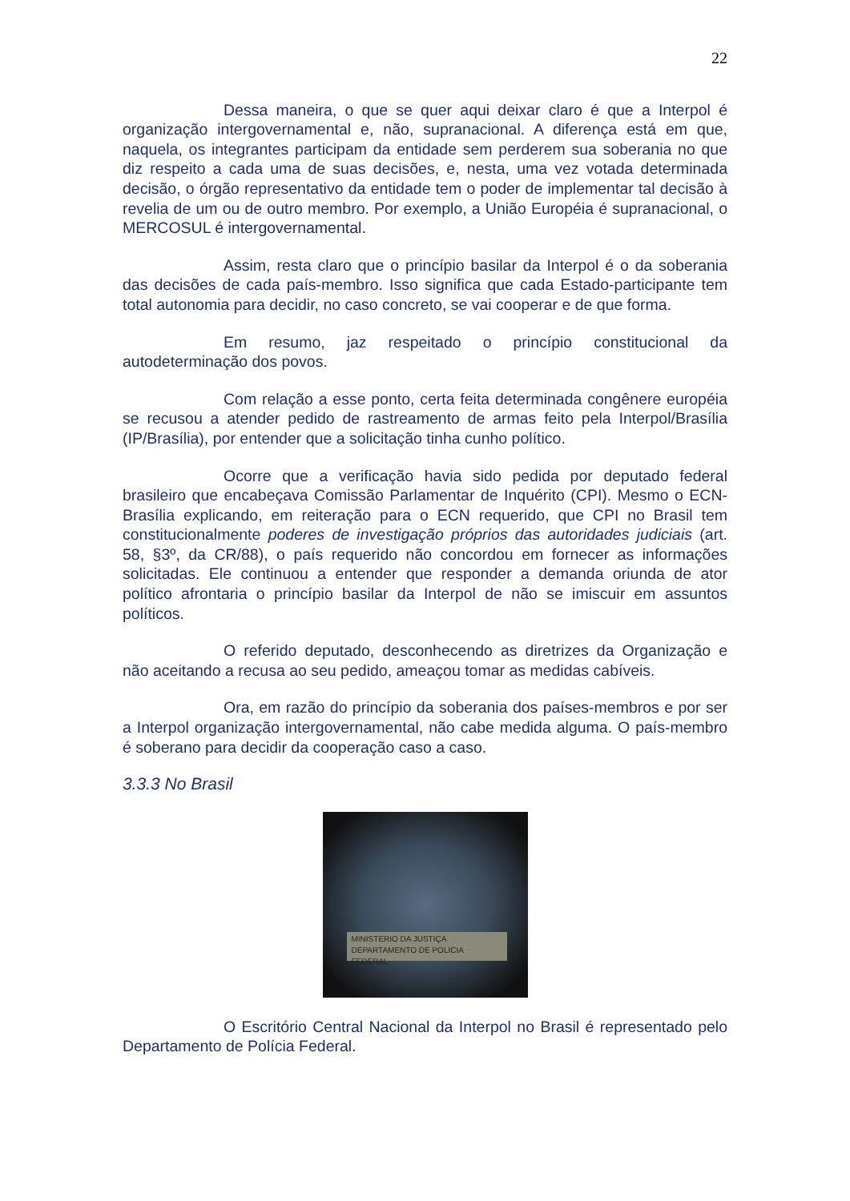22
Dessa maneira, o que se quer aqui deixar claro é que a Interpol é organização intergovernamental e, não, supranacional. A diferença está em que, naquela, os integrantes participam da entidade sem perderem sua soberania no que diz respeito a cada uma de suas decisões, e, nesta, uma vez votada determinada decisão, o órgão representativo da entidade tem o poder de implementar tal decisão à revelia de um ou de outro membro. Por exemplo, a União Européia é supranacional, o MERCOSUL é intergovernamental.
Assim, resta claro que o princípio basilar da Interpol é o da soberania das decisões de cada país-membro. Isso significa que cada Estado-participante tem total autonomia para decidir, no caso concreto, se vai cooperar e de que forma.
Em resumo, jaz respeitado o princípio constitucional da autodeterminação dos povos.
Com relação a esse ponto, certa feita determinada congênere européia se recusou a atender pedido de rastreamento de armas feito pela Interpol/Brasília (IP/Brasília), por entender que a solicitação tinha cunho político.
Ocorre que a verificação havia sido pedida por deputado federal brasileiro que encabeçava Comissão Parlamentar de Inquérito (CPI). Mesmo o ECN-Brasília explicando, em reiteração para o ECN requerido, que CPI no Brasil tem constitucionalmente poderes de investigação próprios das autoridades judiciais (art. 58, §3º, da CR/88), o país requerido não concordou em fornecer as informações solicitadas. Ele continuou a entender que responder a demanda oriunda de ator político afrontaria o princípio basilar da Interpol de não se imiscuir em assuntos políticos.
O referido deputado, desconhecendo as diretrizes da Organização e não aceitando a recusa ao seu pedido, ameaçou tomar as medidas cabíveis.
Ora, em razão do princípio da soberania dos países-membros e por ser a Interpol organização intergovernamental, não cabe medida alguma. O país-membro é soberano para decidir da cooperação caso a caso.
3.3.3 No Brasil
MINISTERIO DA JUSTIÇA
DEPARTAMENTO DE POLICIA FEDERAL
O Escritório Central Nacional da Interpol no Brasil é representado pelo Departamento de Polícia Federal.